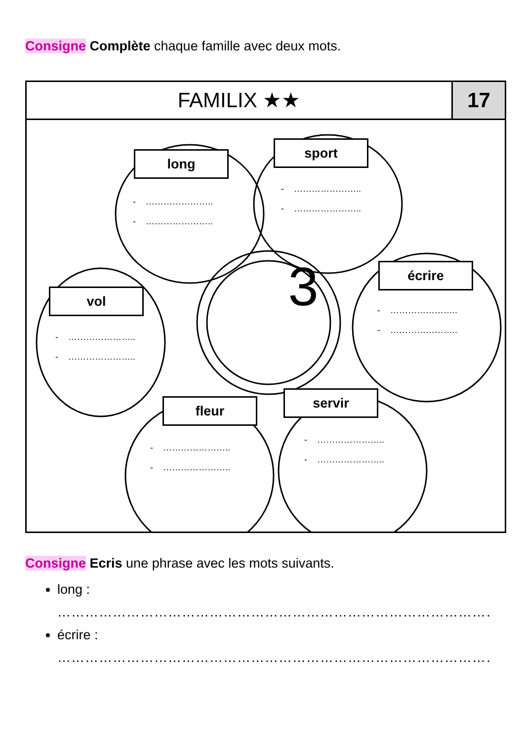Consigne Complète chaque famille avec deux mots.
FAMILIX ★★ 17
long
- ………………….. - …………………..
sport
- ………………….. - …………………..
écrire
- ………………….. - …………………..
vol
- ………………….. - …………………..
3
fleur
- ………………….. - …………………..
servir
- ………………….. - …………………..
Consigne Ecris une phrase avec les mots suivants.
long :
…………………………………………………………………………………………
écrire :
…………………………………………………………………………………………